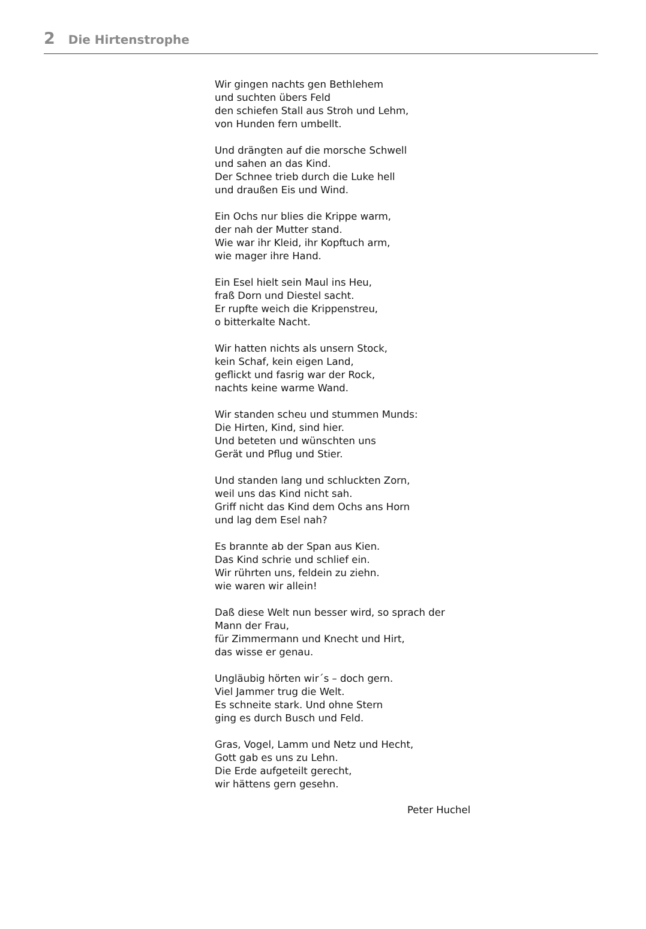2 Die Hirtenstrophe
Wir gingen nachts gen Bethlehem
und suchten übers Feld
den schiefen Stall aus Stroh und Lehm,
von Hunden fern umbellt.
Und drängten auf die morsche Schwell
und sahen an das Kind.
Der Schnee trieb durch die Luke hell
und draußen Eis und Wind.
Ein Ochs nur blies die Krippe warm,
der nah der Mutter stand.
Wie war ihr Kleid, ihr Kopftuch arm,
wie mager ihre Hand.
Ein Esel hielt sein Maul ins Heu,
fraß Dorn und Diestel sacht.
Er rupfte weich die Krippenstreu,
o bitterkalte Nacht.
Wir hatten nichts als unsern Stock,
kein Schaf, kein eigen Land,
geflickt und fasrig war der Rock,
nachts keine warme Wand.
Wir standen scheu und stummen Munds:
Die Hirten, Kind, sind hier.
Und beteten und wünschten uns
Gerät und Pflug und Stier.
Und standen lang und schluckten Zorn,
weil uns das Kind nicht sah.
Griff nicht das Kind dem Ochs ans Horn
und lag dem Esel nah?
Es brannte ab der Span aus Kien.
Das Kind schrie und schlief ein.
Wir rührten uns, feldein zu ziehn.
wie waren wir allein!
Daß diese Welt nun besser wird, so sprach der
Mann der Frau,
für Zimmermann und Knecht und Hirt,
das wisse er genau.
Ungläubig hörten wir´s – doch gern.
Viel Jammer trug die Welt.
Es schneite stark. Und ohne Stern
ging es durch Busch und Feld.
Gras, Vogel, Lamm und Netz und Hecht,
Gott gab es uns zu Lehn.
Die Erde aufgeteilt gerecht,
wir hättens gern gesehn.
Peter Huchel